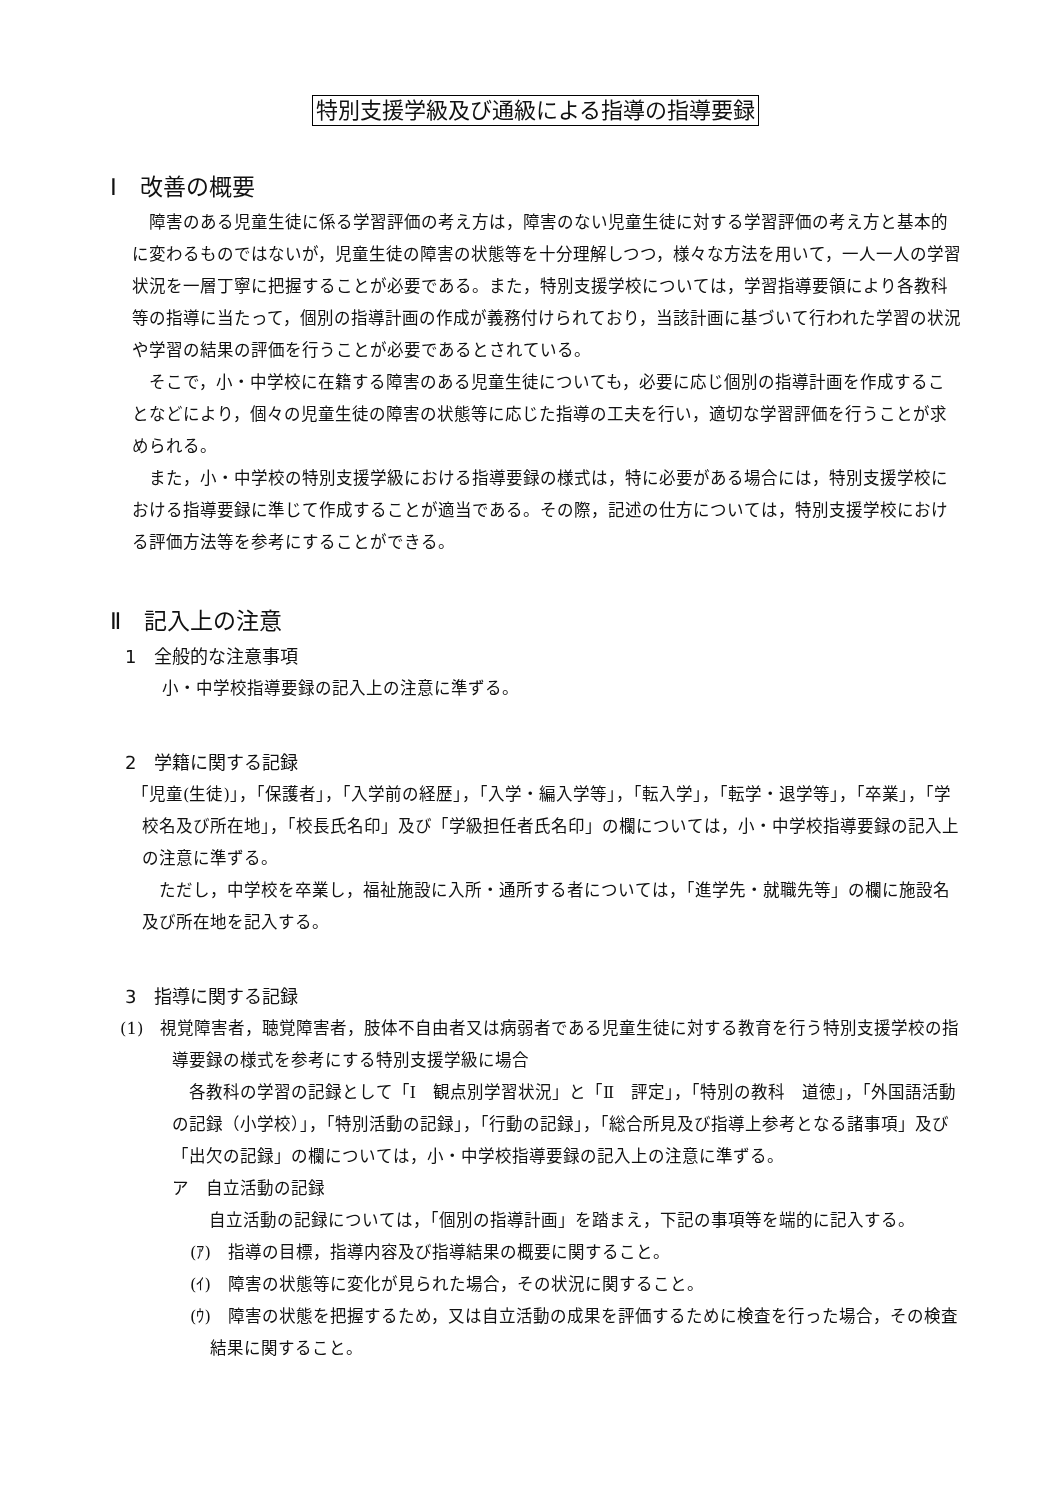特別支援学級及び通級による指導の指導要録
Ⅰ　改善の概要
障害のある児童生徒に係る学習評価の考え方は，障害のない児童生徒に対する学習評価の考え方と基本的に変わるものではないが，児童生徒の障害の状態等を十分理解しつつ，様々な方法を用いて，一人一人の学習状況を一層丁寧に把握することが必要である。また，特別支援学校については，学習指導要領により各教科等の指導に当たって，個別の指導計画の作成が義務付けられており，当該計画に基づいて行われた学習の状況や学習の結果の評価を行うことが必要であるとされている。
そこで，小・中学校に在籍する障害のある児童生徒についても，必要に応じ個別の指導計画を作成することなどにより，個々の児童生徒の障害の状態等に応じた指導の工夫を行い，適切な学習評価を行うことが求められる。
また，小・中学校の特別支援学級における指導要録の様式は，特に必要がある場合には，特別支援学校における指導要録に準じて作成することが適当である。その際，記述の仕方については，特別支援学校における評価方法等を参考にすることができる。
Ⅱ　記入上の注意
1　全般的な注意事項
小・中学校指導要録の記入上の注意に準ずる。
2　学籍に関する記録
「児童(生徒)」，「保護者」，「入学前の経歴」，「入学・編入学等」，「転入学」，「転学・退学等」，「卒業」，「学校名及び所在地」，「校長氏名印」及び「学級担任者氏名印」の欄については，小・中学校指導要録の記入上の注意に準ずる。
ただし，中学校を卒業し，福祉施設に入所・通所する者については，「進学先・就職先等」の欄に施設名及び所在地を記入する。
3　指導に関する記録
(1)　視覚障害者，聴覚障害者，肢体不自由者又は病弱者である児童生徒に対する教育を行う特別支援学校の指導要録の様式を参考にする特別支援学級に場合
各教科の学習の記録として「Ⅰ　観点別学習状況」と「Ⅱ　評定」，「特別の教科　道徳」，「外国語活動の記録（小学校）」，「特別活動の記録」，「行動の記録」，「総合所見及び指導上参考となる諸事項」及び「出欠の記録」の欄については，小・中学校指導要録の記入上の注意に準ずる。
ア　自立活動の記録
自立活動の記録については，「個別の指導計画」を踏まえ，下記の事項等を端的に記入する。
(ｱ)　指導の目標，指導内容及び指導結果の概要に関すること。
(ｲ)　障害の状態等に変化が見られた場合，その状況に関すること。
(ｳ)　障害の状態を把握するため，又は自立活動の成果を評価するために検査を行った場合，その検査結果に関すること。